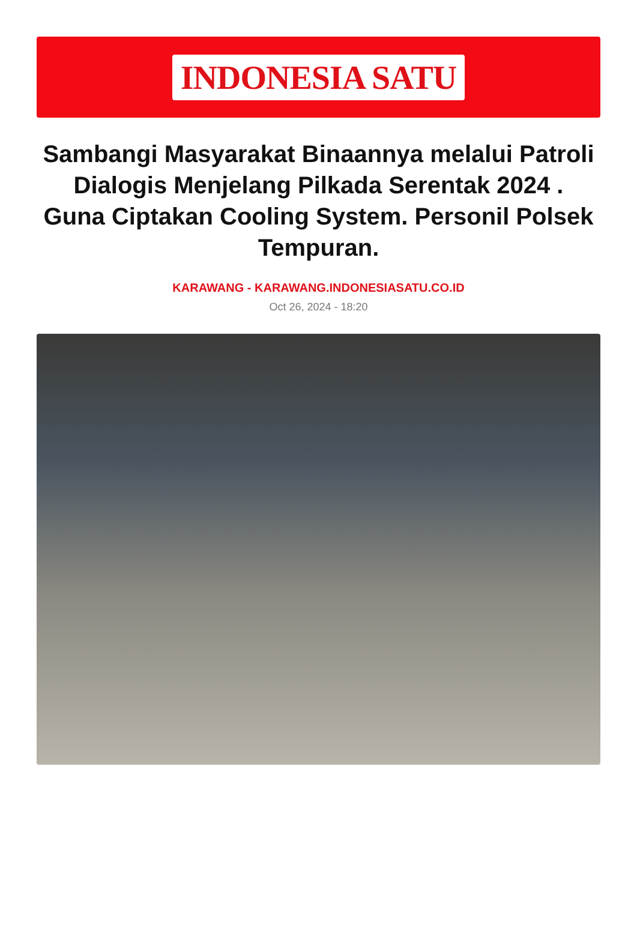INDONESIA SATU
Sambangi Masyarakat Binaannya melalui Patroli Dialogis Menjelang Pilkada Serentak 2024 . Guna Ciptakan Cooling System. Personil Polsek Tempuran.
KARAWANG - KARAWANG.INDONESIASATU.CO.ID
Oct 26, 2024 - 18:20